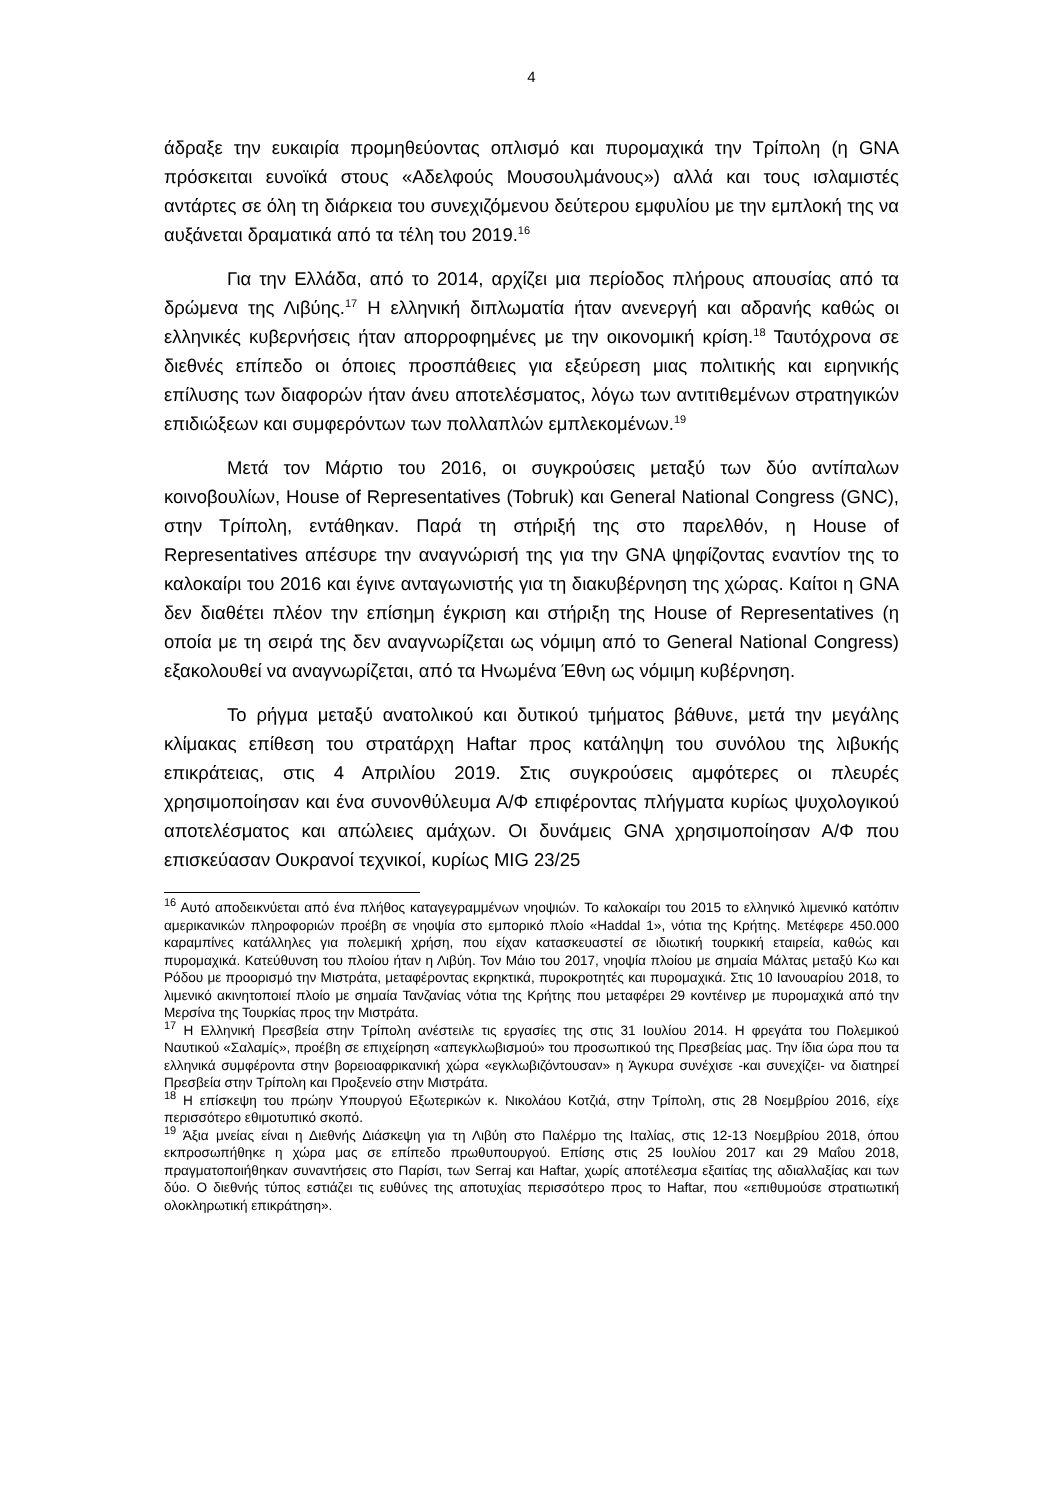4
άδραξε την ευκαιρία προμηθεύοντας οπλισμό και πυρομαχικά την Τρίπολη (η GNA πρόσκειται ευνοϊκά στους «Αδελφούς Μουσουλμάνους») αλλά και τους ισλαμιστές αντάρτες σε όλη τη διάρκεια του συνεχιζόμενου δεύτερου εμφυλίου με την εμπλοκή της να αυξάνεται δραματικά από τα τέλη του 2019.<sup>16</sup>
Για την Ελλάδα, από το 2014, αρχίζει μια περίοδος πλήρους απουσίας από τα δρώμενα της Λιβύης.<sup>17</sup> Η ελληνική διπλωματία ήταν ανενεργή και αδρανής καθώς οι ελληνικές κυβερνήσεις ήταν απορροφημένες με την οικονομική κρίση.<sup>18</sup> Ταυτόχρονα σε διεθνές επίπεδο οι όποιες προσπάθειες για εξεύρεση μιας πολιτικής και ειρηνικής επίλυσης των διαφορών ήταν άνευ αποτελέσματος, λόγω των αντιτιθεμένων στρατηγικών επιδιώξεων και συμφερόντων των πολλαπλών εμπλεκομένων.<sup>19</sup>
Μετά τον Μάρτιο του 2016, οι συγκρούσεις μεταξύ των δύο αντίπαλων κοινοβουλίων, House of Representatives (Tobruk) και General National Congress (GNC), στην Τρίπολη, εντάθηκαν. Παρά τη στήριξή της στο παρελθόν, η House of Representatives απέσυρε την αναγνώρισή της για την GNA ψηφίζοντας εναντίον της το καλοκαίρι του 2016 και έγινε ανταγωνιστής για τη διακυβέρνηση της χώρας. Καίτοι η GNA δεν διαθέτει πλέον την επίσημη έγκριση και στήριξη της House of Representatives (η οποία με τη σειρά της δεν αναγνωρίζεται ως νόμιμη από το General National Congress) εξακολουθεί να αναγνωρίζεται, από τα Ηνωμένα Έθνη ως νόμιμη κυβέρνηση.
Το ρήγμα μεταξύ ανατολικού και δυτικού τμήματος βάθυνε, μετά την μεγάλης κλίμακας επίθεση του στρατάρχη Haftar προς κατάληψη του συνόλου της λιβυκής επικράτειας, στις 4 Απριλίου 2019. Στις συγκρούσεις αμφότερες οι πλευρές χρησιμοποίησαν και ένα συνονθύλευμα Α/Φ επιφέροντας πλήγματα κυρίως ψυχολογικού αποτελέσματος και απώλειες αμάχων. Οι δυνάμεις GNA χρησιμοποίησαν Α/Φ που επισκεύασαν Ουκρανοί τεχνικοί, κυρίως MIG 23/25
<sup>16</sup> Αυτό αποδεικνύεται από ένα πλήθος καταγεγραμμένων νηοψιών. Το καλοκαίρι του 2015 το ελληνικό λιμενικό κατόπιν αμερικανικών πληροφοριών προέβη σε νηοψία στο εμπορικό πλοίο «Haddal 1», νότια της Κρήτης. Μετέφερε 450.000 καραμπίνες κατάλληλες για πολεμική χρήση, που είχαν κατασκευαστεί σε ιδιωτική τουρκική εταιρεία, καθώς και πυρομαχικά. Κατεύθυνση του πλοίου ήταν η Λιβύη. Τον Μάιο του 2017, νηοψία πλοίου με σημαία Μάλτας μεταξύ Κω και Ρόδου με προορισμό την Μιστράτα, μεταφέροντας εκρηκτικά, πυροκροτητές και πυρομαχικά. Στις 10 Ιανουαρίου 2018, το λιμενικό ακινητοποιεί πλοίο με σημαία Τανζανίας νότια της Κρήτης που μεταφέρει 29 κοντέινερ με πυρομαχικά από την Μερσίνα της Τουρκίας προς την Μιστράτα.
<sup>17</sup> Η Ελληνική Πρεσβεία στην Τρίπολη ανέστειλε τις εργασίες της στις 31 Ιουλίου 2014. Η φρεγάτα του Πολεμικού Ναυτικού «Σαλαμίς», προέβη σε επιχείρηση «απεγκλωβισμού» του προσωπικού της Πρεσβείας μας. Την ίδια ώρα που τα ελληνικά συμφέροντα στην βορειοαφρικανική χώρα «εγκλωβιζόντουσαν» η Άγκυρα συνέχισε -και συνεχίζει- να διατηρεί Πρεσβεία στην Τρίπολη και Προξενείο στην Μιστράτα.
<sup>18</sup> Η επίσκεψη του πρώην Υπουργού Εξωτερικών κ. Νικολάου Κοτζιά, στην Τρίπολη, στις 28 Νοεμβρίου 2016, είχε περισσότερο εθιμοτυπικό σκοπό.
<sup>19</sup> Άξια μνείας είναι η Διεθνής Διάσκεψη για τη Λιβύη στο Παλέρμο της Ιταλίας, στις 12-13 Νοεμβρίου 2018, όπου εκπροσωπήθηκε η χώρα μας σε επίπεδο πρωθυπουργού. Επίσης στις 25 Ιουλίου 2017 και 29 Μαΐου 2018, πραγματοποιήθηκαν συναντήσεις στο Παρίσι, των Serraj και Haftar, χωρίς αποτέλεσμα εξαιτίας της αδιαλλαξίας και των δύο. Ο διεθνής τύπος εστιάζει τις ευθύνες της αποτυχίας περισσότερο προς το Haftar, που «επιθυμούσε στρατιωτική ολοκληρωτική επικράτηση».